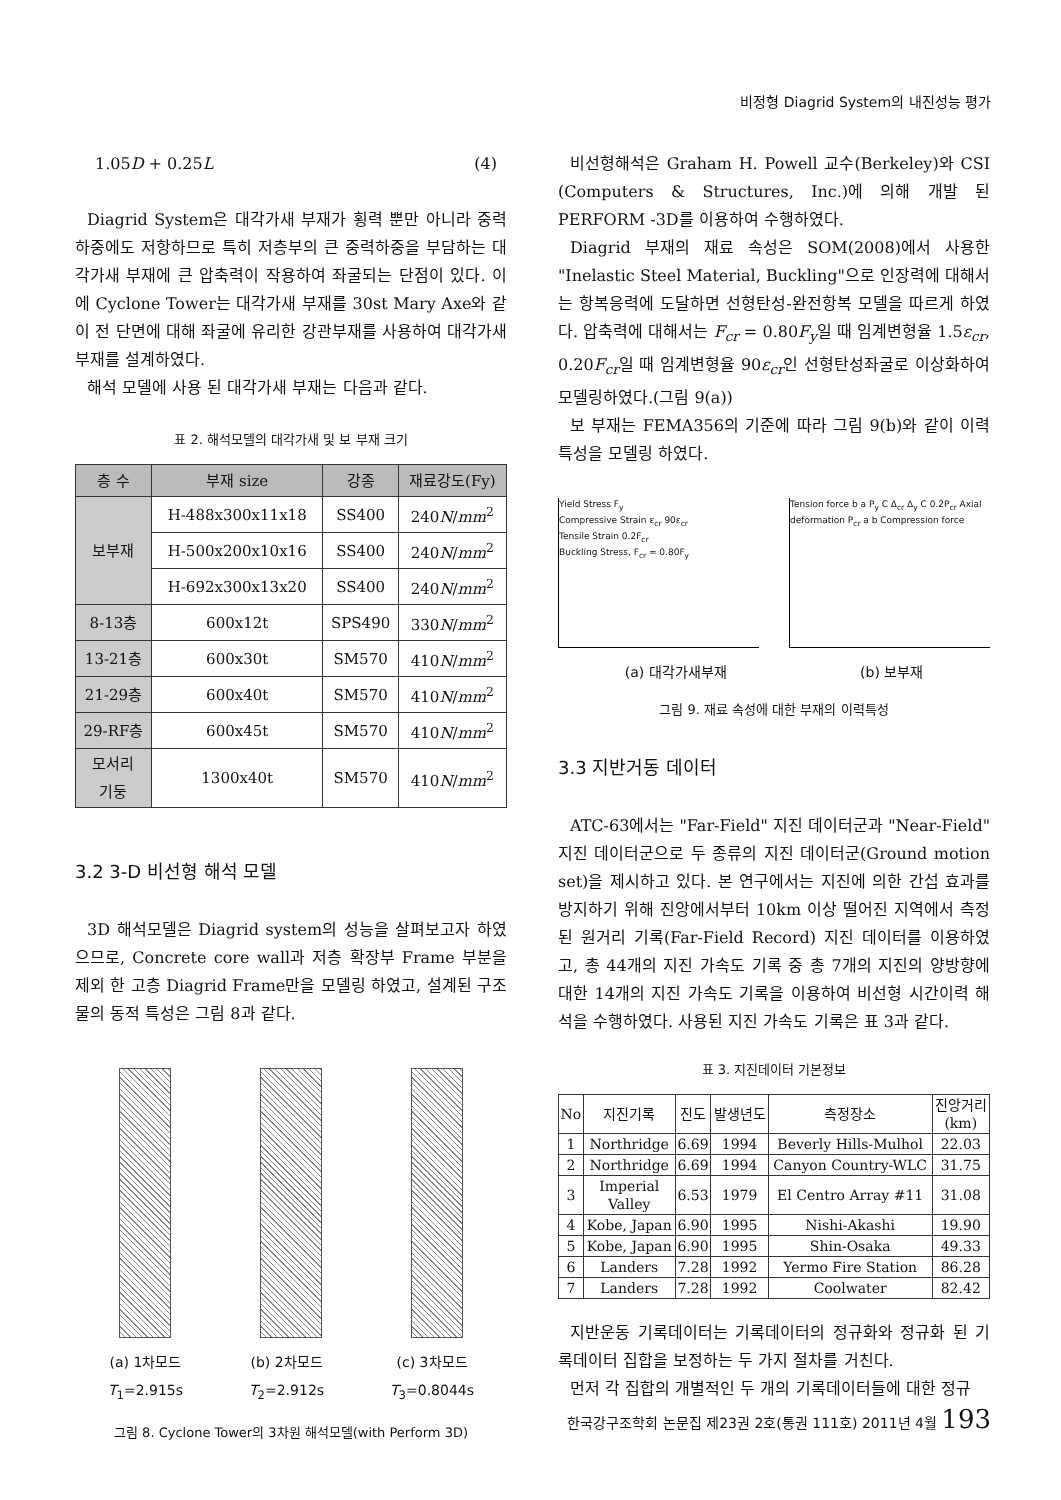비정형 Diagrid System의 내진성능 평가
1.05D + 0.25L (4)
Diagrid System은 대각가새 부재가 횡력 뿐만 아니라 중력하중에도 저항하므로 특히 저층부의 큰 중력하중을 부담하는 대각가새 부재에 큰 압축력이 작용하여 좌굴되는 단점이 있다. 이에 Cyclone Tower는 대각가새 부재를 30st Mary Axe와 같이 전 단면에 대해 좌굴에 유리한 강관부재를 사용하여 대각가새 부재를 설계하였다.
해석 모델에 사용 된 대각가새 부재는 다음과 같다.
표 2. 해석모델의 대각가새 및 보 부재 크기
| 층 수 | 부재 size | 강종 | 재료강도(Fy) |
| --- | --- | --- | --- |
| 보부재 | H-488x300x11x18 | SS400 | 240 N / mm<sup>2</sup> |
| | H-500x200x10x16 | SS400 | 240 N / mm<sup>2</sup> |
| | H-692x300x13x20 | SS400 | 240 N / mm<sup>2</sup> |
| 8-13층 | 600x12t | SPS490 | 330 N / mm<sup>2</sup> |
| 13-21층 | 600x30t | SM570 | 410 N / mm<sup>2</sup> |
| 21-29층 | 600x40t | SM570 | 410 N / mm<sup>2</sup> |
| 29-RF층 | 600x45t | SM570 | 410 N / mm<sup>2</sup> |
| 모서리 기둥 | 1300x40t | SM570 | 410 N / mm<sup>2</sup> |
3.2 3-D 비선형 해석 모델
3D 해석모델은 Diagrid system의 성능을 살펴보고자 하였으므로, Concrete core wall과 저층 확장부 Frame 부분을 제외 한 고층 Diagrid Frame만을 모델링 하였고, 설계된 구조물의 동적 특성은 그림 8과 같다.
(a) 1차모드
T<sub>1</sub>=2.915s
(b) 2차모드
T<sub>2</sub>=2.912s
(c) 3차모드
T<sub>3</sub>=0.8044s
그림 8. Cyclone Tower의 3차원 해석모델(with Perform 3D)
비선형해석은 Graham H. Powell 교수(Berkeley)와 CSI (Computers & Structures, Inc.)에 의해 개발 된 PERFORM -3D를 이용하여 수행하였다.
Diagrid 부재의 재료 속성은 SOM(2008)에서 사용한 "Inelastic Steel Material, Buckling"으로 인장력에 대해서는 항복응력에 도달하면 선형탄성-완전항복 모델을 따르게 하였다. 압축력에 대해서는 F<sub>cr</sub> = 0.80F<sub>y</sub>일 때 임계변형율 1.5ε<sub>cr</sub>, 0.20F<sub>cr</sub>일 때 임계변형율 90ε<sub>cr</sub>인 선형탄성좌굴로 이상화하여 모델링하였다.(그림 9(a))
보 부재는 FEMA356의 기준에 따라 그림 9(b)와 같이 이력특성을 모델링 하였다.
Yield Stress F<sub>y</sub>
Compressive Strain ε<sub>cr</sub> 90ε<sub>cr</sub>
Tensile Strain 0.2F<sub>cr</sub>
Buckling Stress, F<sub>cr</sub> = 0.80F<sub>y</sub>
Tension force b a P<sub>y</sub> C Δ<sub>cr</sub> Δ<sub>y</sub> C 0.2P<sub>cr</sub> Axial deformation P<sub>cr</sub> a b Compression force
(a) 대각가새부재 (b) 보부재
그림 9. 재료 속성에 대한 부재의 이력특성
3.3 지반거동 데이터
ATC-63에서는 "Far-Field" 지진 데이터군과 "Near-Field" 지진 데이터군으로 두 종류의 지진 데이터군(Ground motion set)을 제시하고 있다. 본 연구에서는 지진에 의한 간섭 효과를 방지하기 위해 진앙에서부터 10km 이상 떨어진 지역에서 측정 된 원거리 기록(Far-Field Record) 지진 데이터를 이용하였고, 총 44개의 지진 가속도 기록 중 총 7개의 지진의 양방향에 대한 14개의 지진 가속도 기록을 이용하여 비선형 시간이력 해석을 수행하였다. 사용된 지진 가속도 기록은 표 3과 같다.
표 3. 지진데이터 기본정보
| No | 지진기록 | 진도 | 발생년도 | 측정장소 | 진앙거리 (km) |
| --- | --- | --- | --- | --- | --- |
| 1 | Northridge | 6.69 | 1994 | Beverly Hills-Mulhol | 22.03 |
| 2 | Northridge | 6.69 | 1994 | Canyon Country-WLC | 31.75 |
| 3 | Imperial Valley | 6.53 | 1979 | El Centro Array #11 | 31.08 |
| 4 | Kobe, Japan | 6.90 | 1995 | Nishi-Akashi | 19.90 |
| 5 | Kobe, Japan | 6.90 | 1995 | Shin-Osaka | 49.33 |
| 6 | Landers | 7.28 | 1992 | Yermo Fire Station | 86.28 |
| 7 | Landers | 7.28 | 1992 | Coolwater | 82.42 |
지반운동 기록데이터는 기록데이터의 정규화와 정규화 된 기록데이터 집합을 보정하는 두 가지 절차를 거친다.
먼저 각 집합의 개별적인 두 개의 기록데이터들에 대한 정규
한국강구조학회 논문집 제23권 2호(통권 111호) 2011년 4월 193